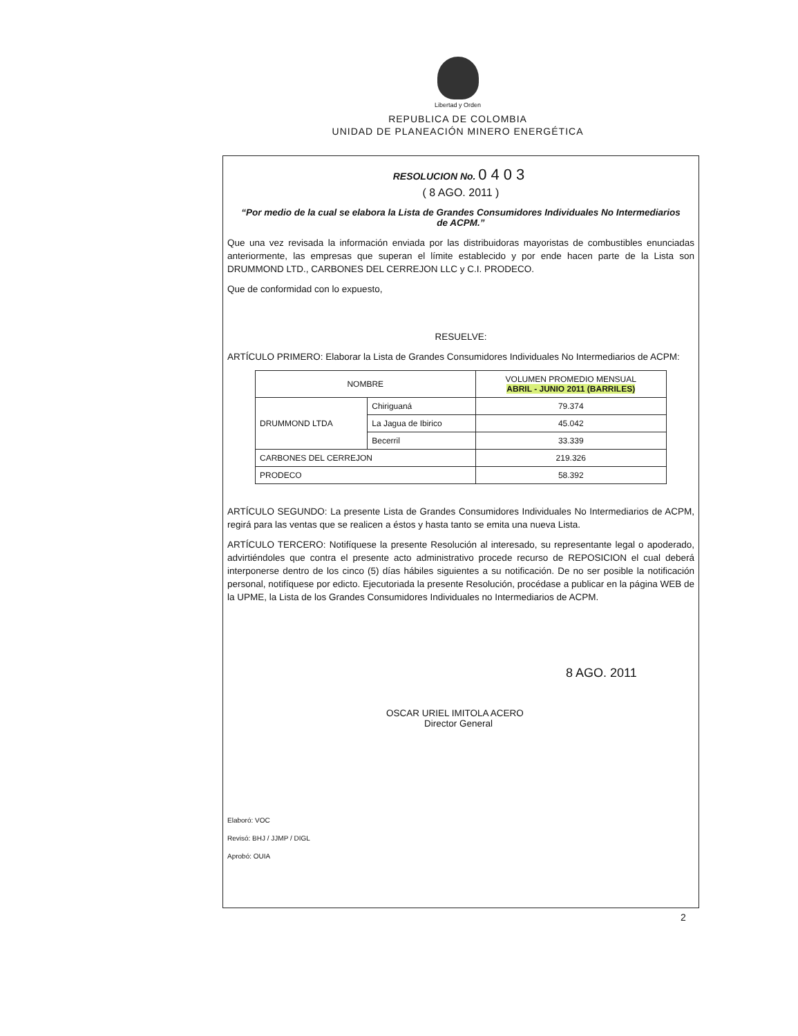Libertad y Orden
REPUBLICA DE COLOMBIA
UNIDAD DE PLANEACIÓN MINERO ENERGÉTICA
RESOLUCION No. 0403
( 8 AGO. 2011 )
“Por medio de la cual se elabora la Lista de Grandes Consumidores Individuales No Intermediarios de ACPM.”
Que una vez revisada la información enviada por las distribuidoras mayoristas de combustibles enunciadas anteriormente, las empresas que superan el límite establecido y por ende hacen parte de la Lista son DRUMMOND LTD., CARBONES DEL CERREJON LLC y C.I. PRODECO.
Que de conformidad con lo expuesto,
RESUELVE:
ARTÍCULO PRIMERO: Elaborar la Lista de Grandes Consumidores Individuales No Intermediarios de ACPM:
| NOMBRE | | VOLUMEN PROMEDIO MENSUAL ABRIL - JUNIO 2011 (BARRILES) |
| --- | --- | --- |
| DRUMMOND LTDA | Chiriguaná | 79.374 |
| | La Jagua de Ibirico | 45.042 |
| | Becerril | 33.339 |
| CARBONES DEL CERREJON | | 219.326 |
| PRODECO | | 58.392 |
ARTÍCULO SEGUNDO: La presente Lista de Grandes Consumidores Individuales No Intermediarios de ACPM, regirá para las ventas que se realicen a éstos y hasta tanto se emita una nueva Lista.
ARTÍCULO TERCERO: Notifíquese la presente Resolución al interesado, su representante legal o apoderado, advirtiéndoles que contra el presente acto administrativo procede recurso de REPOSICION el cual deberá interponerse dentro de los cinco (5) días hábiles siguientes a su notificación. De no ser posible la notificación personal, notifíquese por edicto. Ejecutoriada la presente Resolución, procédase a publicar en la página WEB de la UPME, la Lista de los Grandes Consumidores Individuales no Intermediarios de ACPM.
8 AGO. 2011
OSCAR URIEL IMITOLA ACERO
Director General
Elaboró: VOC
Revisó: BHJ / JJMP / DIGL
Aprobó: OUIA
2